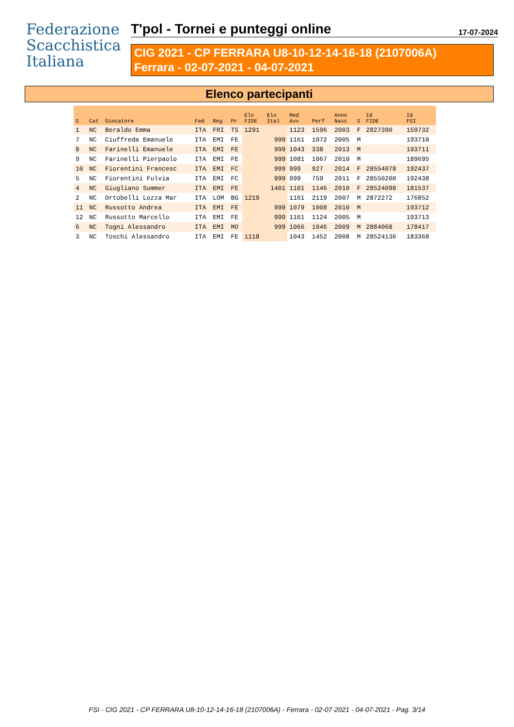Federazione
Scacchistica
Italiana
T'pol - Tornei e punteggi online 17-07-2024
CIG 2021 - CP FERRARA U8-10-12-14-16-18 (2107006A)
Ferrara - 02-07-2021 - 04-07-2021
Elenco partecipanti
| S | Cat | Giocatore | Fed | Reg | Pr | Elo FIDE | Elo Ital | Med Avv | Perf | Anno Nasc | S | Id FIDE | Id FSI |
| --- | --- | --- | --- | --- | --- | --- | --- | --- | --- | --- | --- | --- | --- |
| 1 | NC | Beraldo Emma | ITA | FRI | TS | 1291 | | 1123 | 1596 | 2003 | F | 2827390 | 159732 |
| 7 | NC | Ciuffreda Emanuele | ITA | EMI | FE | | 999 | 1161 | 1072 | 2005 | M | | 193710 |
| 8 | NC | Farinelli Emanuele | ITA | EMI | FE | | 999 | 1043 | 338 | 2013 | M | | 193711 |
| 9 | NC | Farinelli Pierpaolo | ITA | EMI | FE | | 999 | 1081 | 1067 | 2010 | M | | 189695 |
| 10 | NC | Fiorentini Francesc | ITA | EMI | FC | | 999 | 999 | 927 | 2014 | F | 28554078 | 192437 |
| 5 | NC | Fiorentini Fulvia | ITA | EMI | FC | | 999 | 999 | 759 | 2011 | F | 28550200 | 192438 |
| 4 | NC | Giugliano Summer | ITA | EMI | FE | | 1401 | 1101 | 1146 | 2010 | F | 28524098 | 181537 |
| 2 | NC | Ortobelli Lozza Mar | ITA | LOM | BG | 1219 | | 1161 | 2119 | 2007 | M | 2872272 | 176852 |
| 11 | NC | Russotto Andrea | ITA | EMI | FE | | 999 | 1079 | 1008 | 2010 | M | | 193712 |
| 12 | NC | Russotto Marcello | ITA | EMI | FE | | 999 | 1161 | 1124 | 2005 | M | | 193713 |
| 6 | NC | Togni Alessandro | ITA | EMI | MO | | 999 | 1066 | 1046 | 2009 | M | 2884068 | 178417 |
| 3 | NC | Toschi Alessandro | ITA | EMI | FE | 1118 | | 1043 | 1452 | 2008 | M | 28524136 | 183368 |
FSI - CIG 2021 - CP FERRARA U8-10-12-14-16-18 (2107006A) - Ferrara - 02-07-2021 - 04-07-2021 - Pag. 3/14